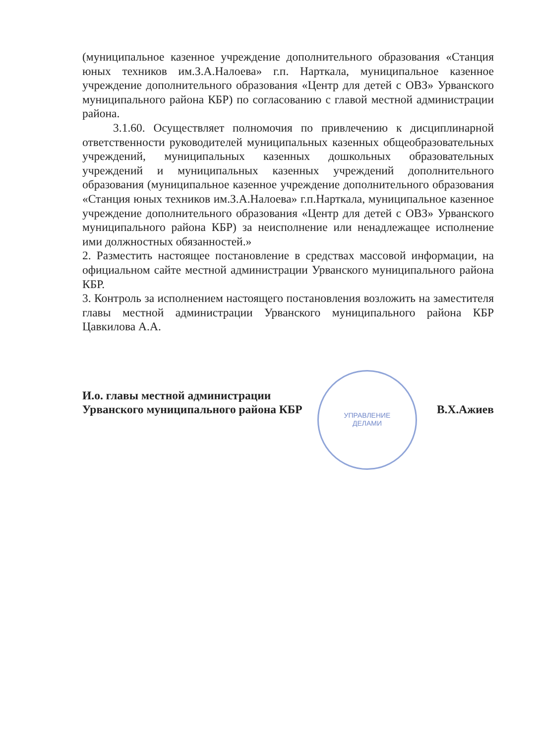УПРАВЛЕНИЕ
ДЕЛАМИ
(муниципальное казенное учреждение дополнительного образования «Станция юных техников им.З.А.Налоева» г.п. Нарткала, муниципальное казенное учреждение дополнительного образования «Центр для детей с ОВЗ» Урванского муниципального района КБР) по согласованию с главой местной администрации района.
3.1.60. Осуществляет полномочия по привлечению к дисциплинарной ответственности руководителей муниципальных казенных общеобразовательных учреждений, муниципальных казенных дошкольных образовательных учреждений и муниципальных казенных учреждений дополнительного образования (муниципальное казенное учреждение дополнительного образования «Станция юных техников им.З.А.Налоева» г.п.Нарткала, муниципальное казенное учреждение дополнительного образования «Центр для детей с ОВЗ» Урванского муниципального района КБР) за неисполнение или ненадлежащее исполнение ими должностных обязанностей.»
2. Разместить настоящее постановление в средствах массовой информации, на официальном сайте местной администрации Урванского муниципального района КБР.
3. Контроль за исполнением настоящего постановления возложить на заместителя главы местной администрации Урванского муниципального района КБР Цавкилова А.А.
И.о. главы местной администрации
Урванского муниципального района КБР В.Х.Ажиев